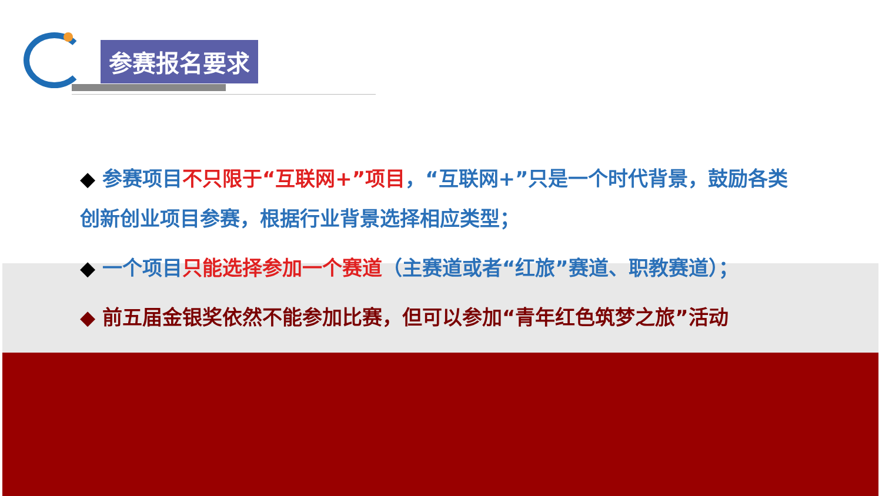参赛报名要求
◆ 参赛项目不只限于“互联网+”项目，“互联网+”只是一个时代背景，鼓励各类创新创业项目参赛，根据行业背景选择相应类型；
◆ 一个项目只能选择参加一个赛道（主赛道或者“红旅”赛道、职教赛道）；
◆ 前五届金银奖依然不能参加比赛，但可以参加“青年红色筑梦之旅”活动